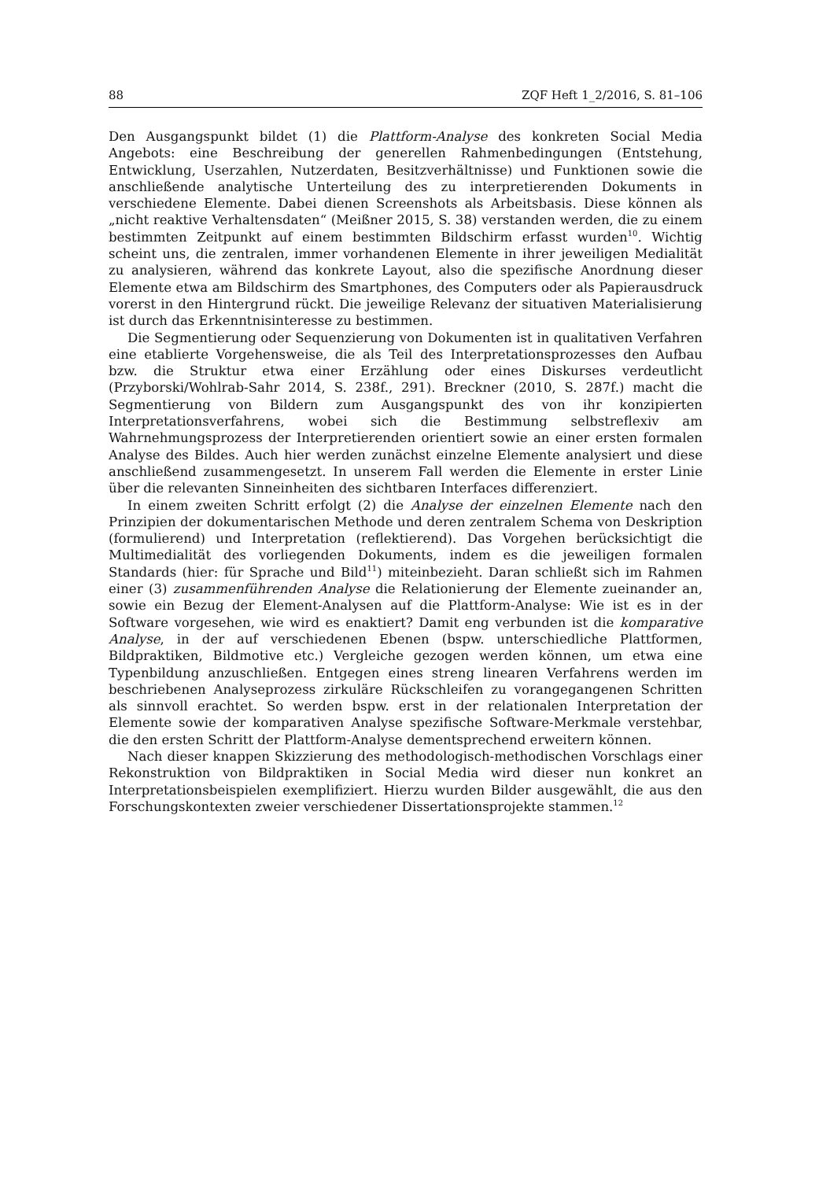88 ZQF Heft 1_2/2016, S. 81–106
Den Ausgangspunkt bildet (1) die Plattform-Analyse des konkreten Social Media Angebots: eine Beschreibung der generellen Rahmenbedingungen (Entstehung, Entwicklung, Userzahlen, Nutzerdaten, Besitzverhältnisse) und Funktionen sowie die anschließende analytische Unterteilung des zu interpretierenden Dokuments in verschiedene Elemente. Dabei dienen Screenshots als Arbeitsbasis. Diese können als „nicht reaktive Verhaltensdaten“ (Meißner 2015, S. 38) verstanden werden, die zu einem bestimmten Zeitpunkt auf einem bestimmten Bildschirm erfasst wurden<sup>10</sup>. Wichtig scheint uns, die zentralen, immer vorhandenen Elemente in ihrer jeweiligen Medialität zu analysieren, während das konkrete Layout, also die spezifische Anordnung dieser Elemente etwa am Bildschirm des Smartphones, des Computers oder als Papierausdruck vorerst in den Hintergrund rückt. Die jeweilige Relevanz der situativen Materialisierung ist durch das Erkenntnisinteresse zu bestimmen.
Die Segmentierung oder Sequenzierung von Dokumenten ist in qualitativen Verfahren eine etablierte Vorgehensweise, die als Teil des Interpretationsprozesses den Aufbau bzw. die Struktur etwa einer Erzählung oder eines Diskurses verdeutlicht (Przyborski/Wohlrab-Sahr 2014, S. 238f., 291). Breckner (2010, S. 287f.) macht die Segmentierung von Bildern zum Ausgangspunkt des von ihr konzipierten Interpretationsverfahrens, wobei sich die Bestimmung selbstreflexiv am Wahrnehmungsprozess der Interpretierenden orientiert sowie an einer ersten formalen Analyse des Bildes. Auch hier werden zunächst einzelne Elemente analysiert und diese anschließend zusammengesetzt. In unserem Fall werden die Elemente in erster Linie über die relevanten Sinneinheiten des sichtbaren Interfaces differenziert.
In einem zweiten Schritt erfolgt (2) die Analyse der einzelnen Elemente nach den Prinzipien der dokumentarischen Methode und deren zentralem Schema von Deskription (formulierend) und Interpretation (reflektierend). Das Vorgehen berücksichtigt die Multimedialität des vorliegenden Dokuments, indem es die jeweiligen formalen Standards (hier: für Sprache und Bild<sup>11</sup>) miteinbezieht. Daran schließt sich im Rahmen einer (3) zusammenführenden Analyse die Relationierung der Elemente zueinander an, sowie ein Bezug der Element-Analysen auf die Plattform-Analyse: Wie ist es in der Software vorgesehen, wie wird es enaktiert? Damit eng verbunden ist die komparative Analyse, in der auf verschiedenen Ebenen (bspw. unterschiedliche Plattformen, Bildpraktiken, Bildmotive etc.) Vergleiche gezogen werden können, um etwa eine Typenbildung anzuschließen. Entgegen eines streng linearen Verfahrens werden im beschriebenen Analyseprozess zirkuläre Rückschleifen zu vorangegangenen Schritten als sinnvoll erachtet. So werden bspw. erst in der relationalen Interpretation der Elemente sowie der komparativen Analyse spezifische Software-Merkmale verstehbar, die den ersten Schritt der Plattform-Analyse dementsprechend erweitern können.
Nach dieser knappen Skizzierung des methodologisch-methodischen Vorschlags einer Rekonstruktion von Bildpraktiken in Social Media wird dieser nun konkret an Interpretationsbeispielen exemplifiziert. Hierzu wurden Bilder ausgewählt, die aus den Forschungskontexten zweier verschiedener Dissertationsprojekte stammen.<sup>12</sup>